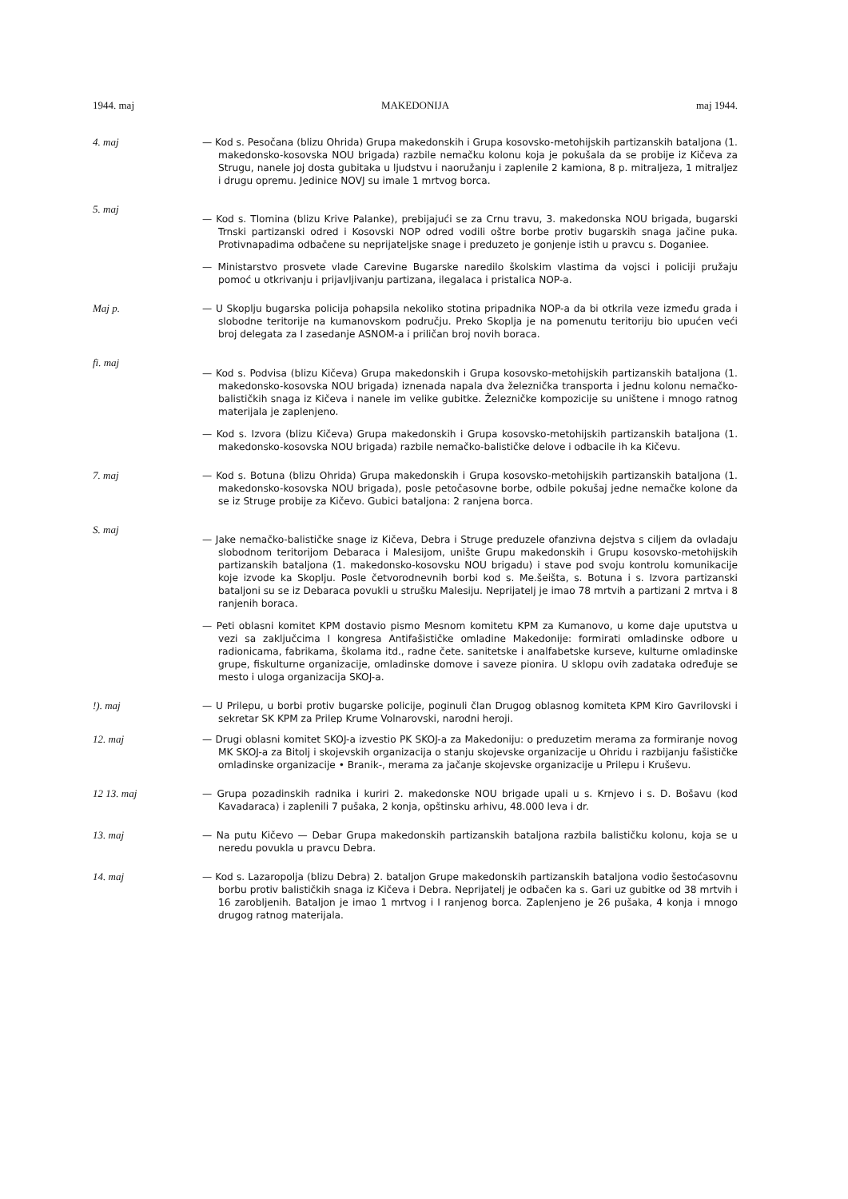1944. maj MAKEDONIJA maj 1944.
4. maj — Kod s. Pesočana (blizu Ohrida) Grupa makedonskih i Grupa kosovsko-metohijskih partizanskih bataljona (1. makedonsko-kosovska NOU brigada) razbile nemačku kolonu koja je pokušala da se probije iz Kičeva za Strugu, nanele joj dosta gubitaka u ljudstvu i naoružanju i zaplenile 2 kamiona, 8 p. mitraljeza, 1 mitraljez i drugu opremu. Jedinice NOVJ su imale 1 mrtvog borca.
5. maj
— Kod s. Tlomina (blizu Krive Palanke), prebijajući se za Crnu travu, 3. makedonska NOU brigada, bugarski Trnski partizanski odred i Kosovski NOP odred vodili oštre borbe protiv bugarskih snaga jačine puka. Protivnapadima odbačene su neprijateljske snage i preduzeto je gonjenje istih u pravcu s. Doganiee.
— Ministarstvo prosvete vlade Carevine Bugarske naredilo školskim vlastima da vojsci i policiji pružaju pomoć u otkrivanju i prijavljivanju partizana, ilegalaca i pristalica NOP-a.
Maj p. — U Skoplju bugarska policija pohapsila nekoliko stotina pripadnika NOP-a da bi otkrila veze između grada i slobodne teritorije na kumanovskom području. Preko Skoplja je na pomenutu teritoriju bio upućen veći broj delegata za I zasedanje ASNOM-a i priličan broj novih boraca.
fi. maj
— Kod s. Podvisa (blizu Kičeva) Grupa makedonskih i Grupa kosovsko-metohijskih partizanskih bataljona (1. makedonsko-kosovska NOU brigada) iznenada napala dva železnička transporta i jednu kolonu nemačko-balističkih snaga iz Kičeva i nanele im velike gubitke. Železničke kompozicije su uništene i mnogo ratnog materijala je zaplenjeno.
— Kod s. Izvora (blizu Kičeva) Grupa makedonskih i Grupa kosovsko-metohijskih partizanskih bataljona (1. makedonsko-kosovska NOU brigada) razbile nemačko-balističke delove i odbacile ih ka Kičevu.
7. maj — Kod s. Botuna (blizu Ohrida) Grupa makedonskih i Grupa kosovsko-metohijskih partizanskih bataljona (1. makedonsko-kosovska NOU brigada), posle petočasovne borbe, odbile pokušaj jedne nemačke kolone da se iz Struge probije za Kičevo. Gubici bataljona: 2 ranjena borca.
S. maj
— Jake nemačko-balističke snage iz Kičeva, Debra i Struge preduzele ofanzivna dejstva s ciljem da ovladaju slobodnom teritorijom Debaraca i Malesijom, unište Grupu makedonskih i Grupu kosovsko-metohijskih partizanskih bataljona (1. makedonsko-kosovsku NOU brigadu) i stave pod svoju kontrolu komunikacije koje izvode ka Skoplju. Posle četvorodnevnih borbi kod s. Me.šeišta, s. Botuna i s. Izvora partizanski bataljoni su se iz Debaraca povukli u strušku Malesiju. Neprijatelj je imao 78 mrtvih a partizani 2 mrtva i 8 ranjenih boraca.
— Peti oblasni komitet KPM dostavio pismo Mesnom komitetu KPM za Kumanovo, u kome daje uputstva u vezi sa zaključcima I kongresa Antifašističke omladine Makedonije: formirati omladinske odbore u radionicama, fabrikama, školama itd., radne čete. sanitetske i analfabetske kurseve, kulturne omladinske grupe, fiskulturne organizacije, omladinske domove i saveze pionira. U sklopu ovih zadataka određuje se mesto i uloga organizacija SKOJ-a.
!). maj — U Prilepu, u borbi protiv bugarske policije, poginuli član Drugog oblasnog komiteta KPM Kiro Gavrilovski i sekretar SK KPM za Prilep Krume Volnarovski, narodni heroji.
12. maj — Drugi oblasni komitet SKOJ-a izvestio PK SKOJ-a za Makedoniju: o preduzetim merama za formiranje novog MK SKOJ-a za Bitolj i skojevskih organizacija o stanju skojevske organizacije u Ohridu i razbijanju fašističke omladinske organizacije • Branik-, merama za jačanje skojevske organizacije u Prilepu i Kruševu.
12 13. maj — Grupa pozadinskih radnika i kuriri 2. makedonske NOU brigade upali u s. Krnjevo i s. D. Bošavu (kod Kavadaraca) i zaplenili 7 pušaka, 2 konja, opštinsku arhivu, 48.000 leva i dr.
13. maj — Na putu Kičevo — Debar Grupa makedonskih partizanskih bataljona razbila balističku kolonu, koja se u neredu povukla u pravcu Debra.
14. maj — Kod s. Lazaropolja (blizu Debra) 2. bataljon Grupe makedonskih partizanskih bataljona vodio šestoćasovnu borbu protiv balističkih snaga iz Kičeva i Debra. Neprijatelj je odbačen ka s. Gari uz gubitke od 38 mrtvih i 16 zarobljenih. Bataljon je imao 1 mrtvog i I ranjenog borca. Zaplenjeno je 26 pušaka, 4 konja i mnogo drugog ratnog materijala.